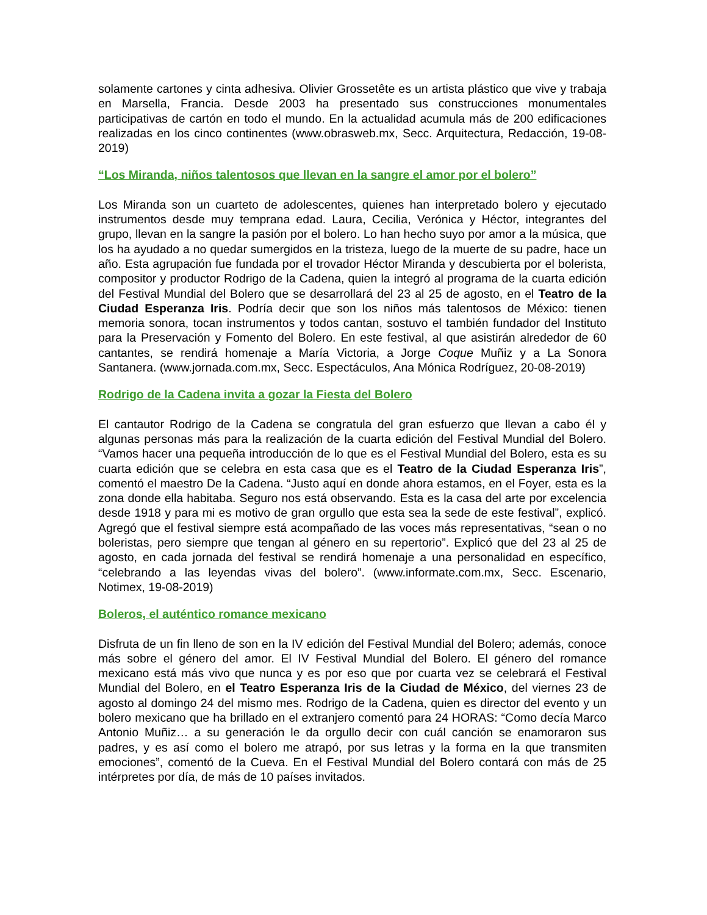solamente cartones y cinta adhesiva. Olivier Grossetête es un artista plástico que vive y trabaja en Marsella, Francia. Desde 2003 ha presentado sus construcciones monumentales participativas de cartón en todo el mundo. En la actualidad acumula más de 200 edificaciones realizadas en los cinco continentes (www.obrasweb.mx, Secc. Arquitectura, Redacción, 19-08-2019)
“Los Miranda, niños talentosos que llevan en la sangre el amor por el bolero”
Los Miranda son un cuarteto de adolescentes, quienes han interpretado bolero y ejecutado instrumentos desde muy temprana edad. Laura, Cecilia, Verónica y Héctor, integrantes del grupo, llevan en la sangre la pasión por el bolero. Lo han hecho suyo por amor a la música, que los ha ayudado a no quedar sumergidos en la tristeza, luego de la muerte de su padre, hace un año. Esta agrupación fue fundada por el trovador Héctor Miranda y descubierta por el bolerista, compositor y productor Rodrigo de la Cadena, quien la integró al programa de la cuarta edición del Festival Mundial del Bolero que se desarrollará del 23 al 25 de agosto, en el Teatro de la Ciudad Esperanza Iris. Podría decir que son los niños más talentosos de México: tienen memoria sonora, tocan instrumentos y todos cantan, sostuvo el también fundador del Instituto para la Preservación y Fomento del Bolero. En este festival, al que asistirán alrededor de 60 cantantes, se rendirá homenaje a María Victoria, a Jorge Coque Muñiz y a La Sonora Santanera. (www.jornada.com.mx, Secc. Espectáculos, Ana Mónica Rodríguez, 20-08-2019)
Rodrigo de la Cadena invita a gozar la Fiesta del Bolero
El cantautor Rodrigo de la Cadena se congratula del gran esfuerzo que llevan a cabo él y algunas personas más para la realización de la cuarta edición del Festival Mundial del Bolero. “Vamos hacer una pequeña introducción de lo que es el Festival Mundial del Bolero, esta es su cuarta edición que se celebra en esta casa que es el Teatro de la Ciudad Esperanza Iris”, comentó el maestro De la Cadena. “Justo aquí en donde ahora estamos, en el Foyer, esta es la zona donde ella habitaba. Seguro nos está observando. Esta es la casa del arte por excelencia desde 1918 y para mi es motivo de gran orgullo que esta sea la sede de este festival”, explicó. Agregó que el festival siempre está acompañado de las voces más representativas, “sean o no boleristas, pero siempre que tengan al género en su repertorio”. Explicó que del 23 al 25 de agosto, en cada jornada del festival se rendirá homenaje a una personalidad en específico, “celebrando a las leyendas vivas del bolero”. (www.informate.com.mx, Secc. Escenario, Notimex, 19-08-2019)
Boleros, el auténtico romance mexicano
Disfruta de un fin lleno de son en la IV edición del Festival Mundial del Bolero; además, conoce más sobre el género del amor. El IV Festival Mundial del Bolero. El género del romance mexicano está más vivo que nunca y es por eso que por cuarta vez se celebrará el Festival Mundial del Bolero, en el Teatro Esperanza Iris de la Ciudad de México, del viernes 23 de agosto al domingo 24 del mismo mes. Rodrigo de la Cadena, quien es director del evento y un bolero mexicano que ha brillado en el extranjero comentó para 24 HORAS: “Como decía Marco Antonio Muñiz… a su generación le da orgullo decir con cuál canción se enamoraron sus padres, y es así como el bolero me atrapó, por sus letras y la forma en la que transmiten emociones”, comentó de la Cueva. En el Festival Mundial del Bolero contará con más de 25 intérpretes por día, de más de 10 países invitados.